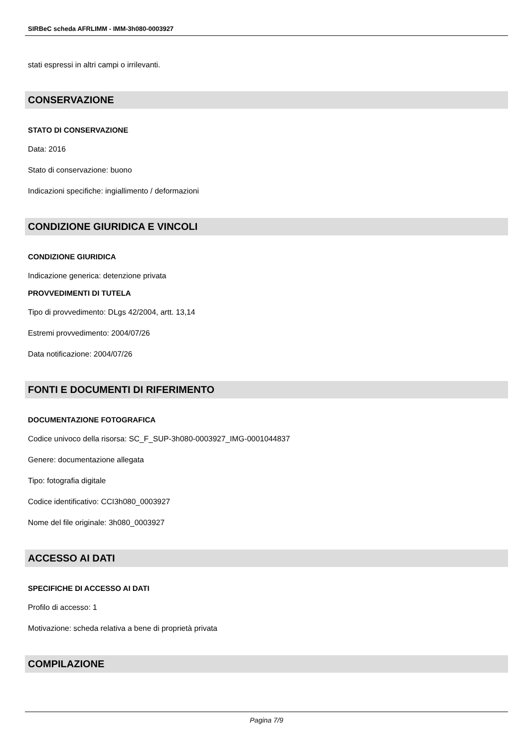SIRBeC scheda AFRLIMM - IMM-3h080-0003927
stati espressi in altri campi o irrilevanti.
CONSERVAZIONE
STATO DI CONSERVAZIONE
Data: 2016
Stato di conservazione: buono
Indicazioni specifiche: ingiallimento / deformazioni
CONDIZIONE GIURIDICA E VINCOLI
CONDIZIONE GIURIDICA
Indicazione generica: detenzione privata
PROVVEDIMENTI DI TUTELA
Tipo di provvedimento: DLgs 42/2004, artt. 13,14
Estremi provvedimento: 2004/07/26
Data notificazione: 2004/07/26
FONTI E DOCUMENTI DI RIFERIMENTO
DOCUMENTAZIONE FOTOGRAFICA
Codice univoco della risorsa: SC_F_SUP-3h080-0003927_IMG-0001044837
Genere: documentazione allegata
Tipo: fotografia digitale
Codice identificativo: CCI3h080_0003927
Nome del file originale: 3h080_0003927
ACCESSO AI DATI
SPECIFICHE DI ACCESSO AI DATI
Profilo di accesso: 1
Motivazione: scheda relativa a bene di proprietà privata
COMPILAZIONE
Pagina 7/9